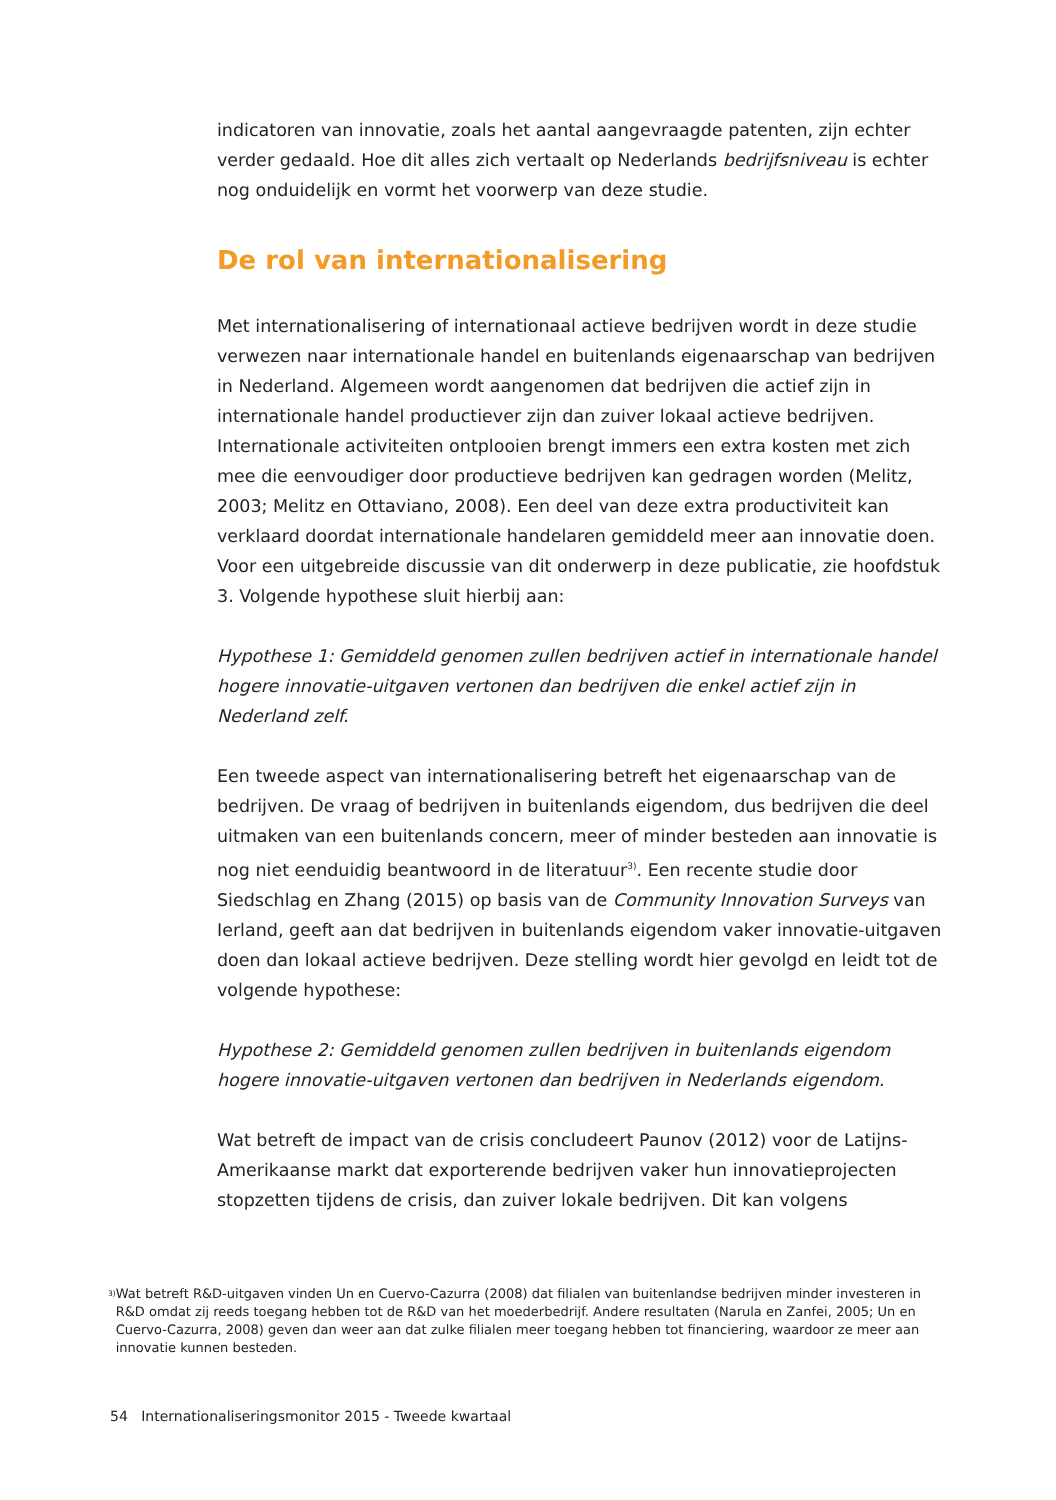indicatoren van innovatie, zoals het aantal aangevraagde patenten, zijn echter verder gedaald. Hoe dit alles zich vertaalt op Nederlands bedrijfsniveau is echter nog onduidelijk en vormt het voorwerp van deze studie.
De rol van internationalisering
Met internationalisering of internationaal actieve bedrijven wordt in deze studie verwezen naar internationale handel en buitenlands eigenaarschap van bedrijven in Nederland. Algemeen wordt aangenomen dat bedrijven die actief zijn in internationale handel productiever zijn dan zuiver lokaal actieve bedrijven. Internationale activiteiten ontplooien brengt immers een extra kosten met zich mee die eenvoudiger door productieve bedrijven kan gedragen worden (Melitz, 2003; Melitz en Ottaviano, 2008). Een deel van deze extra productiviteit kan verklaard doordat internationale handelaren gemiddeld meer aan innovatie doen. Voor een uitgebreide discussie van dit onderwerp in deze publicatie, zie hoofdstuk 3. Volgende hypothese sluit hierbij aan:
Hypothese 1: Gemiddeld genomen zullen bedrijven actief in internationale handel hogere innovatie-uitgaven vertonen dan bedrijven die enkel actief zijn in Nederland zelf.
Een tweede aspect van internationalisering betreft het eigenaarschap van de bedrijven. De vraag of bedrijven in buitenlands eigendom, dus bedrijven die deel uitmaken van een buitenlands concern, meer of minder besteden aan innovatie is nog niet eenduidig beantwoord in de literatuur<sup>3)</sup>. Een recente studie door Siedschlag en Zhang (2015) op basis van de Community Innovation Surveys van Ierland, geeft aan dat bedrijven in buitenlands eigendom vaker innovatie-uitgaven doen dan lokaal actieve bedrijven. Deze stelling wordt hier gevolgd en leidt tot de volgende hypothese:
Hypothese 2: Gemiddeld genomen zullen bedrijven in buitenlands eigendom hogere innovatie-uitgaven vertonen dan bedrijven in Nederlands eigendom.
Wat betreft de impact van de crisis concludeert Paunov (2012) voor de Latijns-Amerikaanse markt dat exporterende bedrijven vaker hun innovatieprojecten stopzetten tijdens de crisis, dan zuiver lokale bedrijven. Dit kan volgens
<sup>3)</sup> Wat betreft R&D-uitgaven vinden Un en Cuervo-Cazurra (2008) dat filialen van buitenlandse bedrijven minder investeren in R&D omdat zij reeds toegang hebben tot de R&D van het moederbedrijf. Andere resultaten (Narula en Zanfei, 2005; Un en Cuervo-Cazurra, 2008) geven dan weer aan dat zulke filialen meer toegang hebben tot financiering, waardoor ze meer aan innovatie kunnen besteden.
54 Internationaliseringsmonitor 2015 - Tweede kwartaal